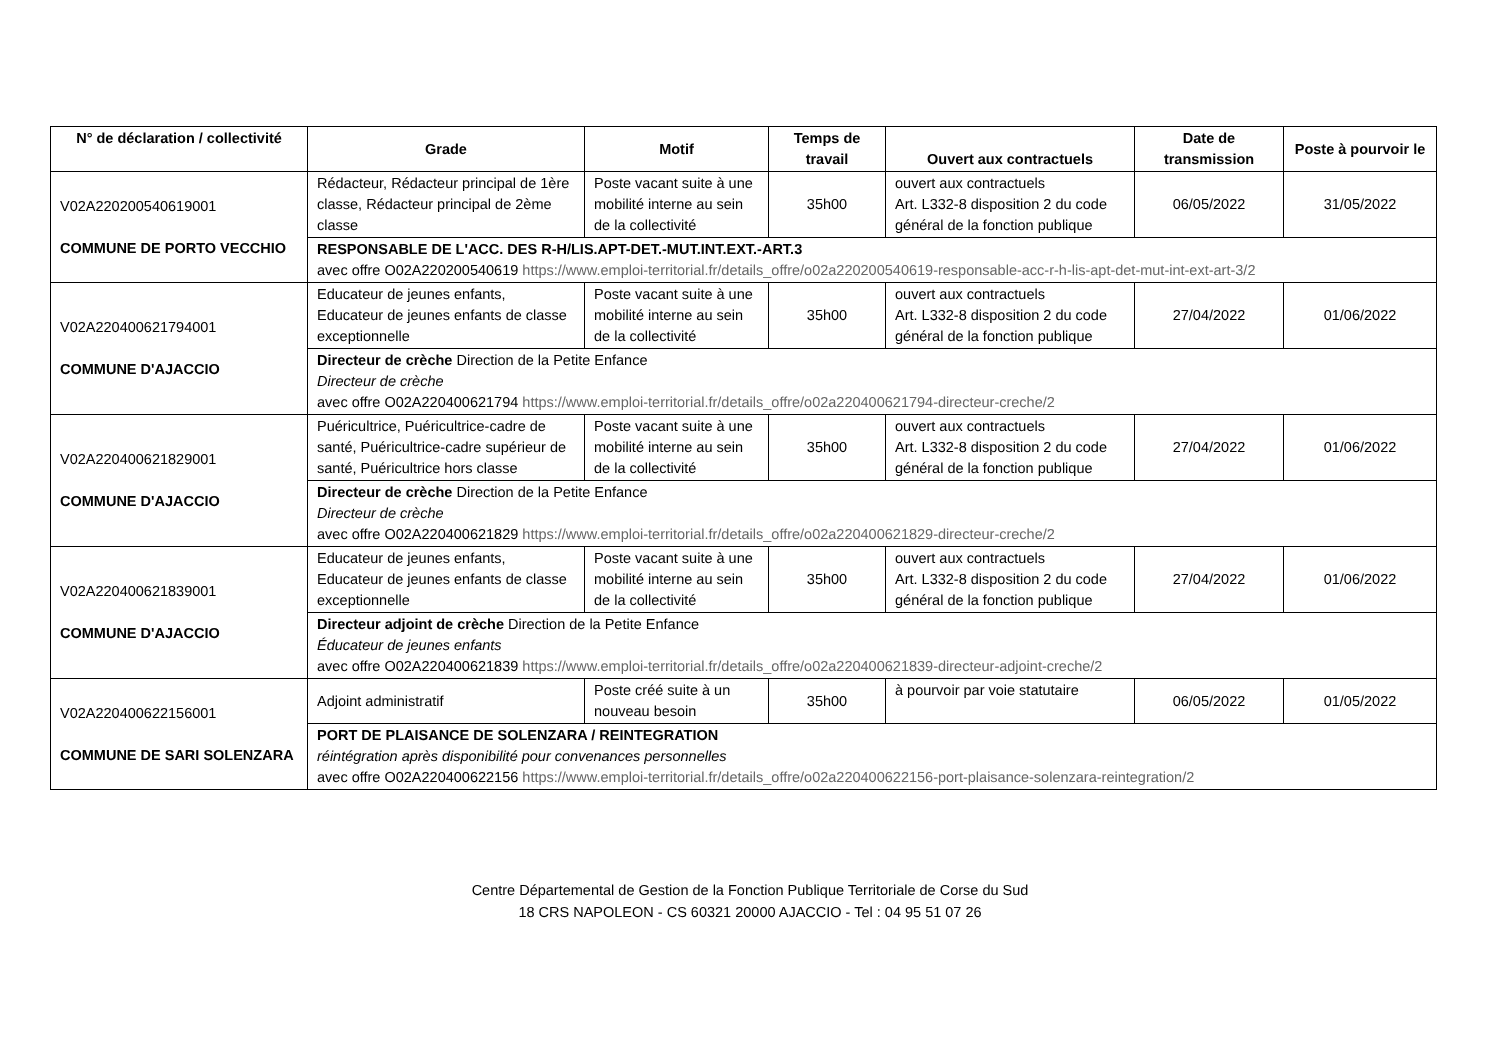| N° de déclaration / collectivité | Grade | Motif | Temps de travail | Ouvert aux contractuels | Date de transmission | Poste à pourvoir le |
| --- | --- | --- | --- | --- | --- | --- |
| V02A220200540619001 COMMUNE DE PORTO VECCHIO | Rédacteur, Rédacteur principal de 1ère classe, Rédacteur principal de 2ème classe | Poste vacant suite à une mobilité interne au sein de la collectivité | 35h00 | ouvert aux contractuels Art. L332-8 disposition 2 du code général de la fonction publique | 06/05/2022 | 31/05/2022 |
| | RESPONSABLE DE L'ACC. DES R-H/LIS.APT-DET.-MUT.INT.EXT.-ART.3 avec offre O02A220200540619 https://www.emploi-territorial.fr/details_offre/o02a220200540619-responsable-acc-r-h-lis-apt-det-mut-int-ext-art-3/2 | | | | | |
| V02A220400621794001 COMMUNE D'AJACCIO | Educateur de jeunes enfants, Educateur de jeunes enfants de classe exceptionnelle | Poste vacant suite à une mobilité interne au sein de la collectivité | 35h00 | ouvert aux contractuels Art. L332-8 disposition 2 du code général de la fonction publique | 27/04/2022 | 01/06/2022 |
| | Directeur de crèche Direction de la Petite Enfance Directeur de crèche avec offre O02A220400621794 https://www.emploi-territorial.fr/details_offre/o02a220400621794-directeur-creche/2 | | | | | |
| V02A220400621829001 COMMUNE D'AJACCIO | Puéricultrice, Puéricultrice-cadre de santé, Puéricultrice-cadre supérieur de santé, Puéricultrice hors classe | Poste vacant suite à une mobilité interne au sein de la collectivité | 35h00 | ouvert aux contractuels Art. L332-8 disposition 2 du code général de la fonction publique | 27/04/2022 | 01/06/2022 |
| | Directeur de crèche Direction de la Petite Enfance Directeur de crèche avec offre O02A220400621829 https://www.emploi-territorial.fr/details_offre/o02a220400621829-directeur-creche/2 | | | | | |
| V02A220400621839001 COMMUNE D'AJACCIO | Educateur de jeunes enfants, Educateur de jeunes enfants de classe exceptionnelle | Poste vacant suite à une mobilité interne au sein de la collectivité | 35h00 | ouvert aux contractuels Art. L332-8 disposition 2 du code général de la fonction publique | 27/04/2022 | 01/06/2022 |
| | Directeur adjoint de crèche Direction de la Petite Enfance Éducateur de jeunes enfants avec offre O02A220400621839 https://www.emploi-territorial.fr/details_offre/o02a220400621839-directeur-adjoint-creche/2 | | | | | |
| V02A220400622156001 COMMUNE DE SARI SOLENZARA | Adjoint administratif | Poste créé suite à un nouveau besoin | 35h00 | à pourvoir par voie statutaire | 06/05/2022 | 01/05/2022 |
| | PORT DE PLAISANCE DE SOLENZARA / REINTEGRATION réintégration après disponibilité pour convenances personnelles avec offre O02A220400622156 https://www.emploi-territorial.fr/details_offre/o02a220400622156-port-plaisance-solenzara-reintegration/2 | | | | | |
Centre Départemental de Gestion de la Fonction Publique Territoriale de Corse du Sud
18 CRS NAPOLEON - CS 60321 20000 AJACCIO - Tel : 04 95 51 07 26